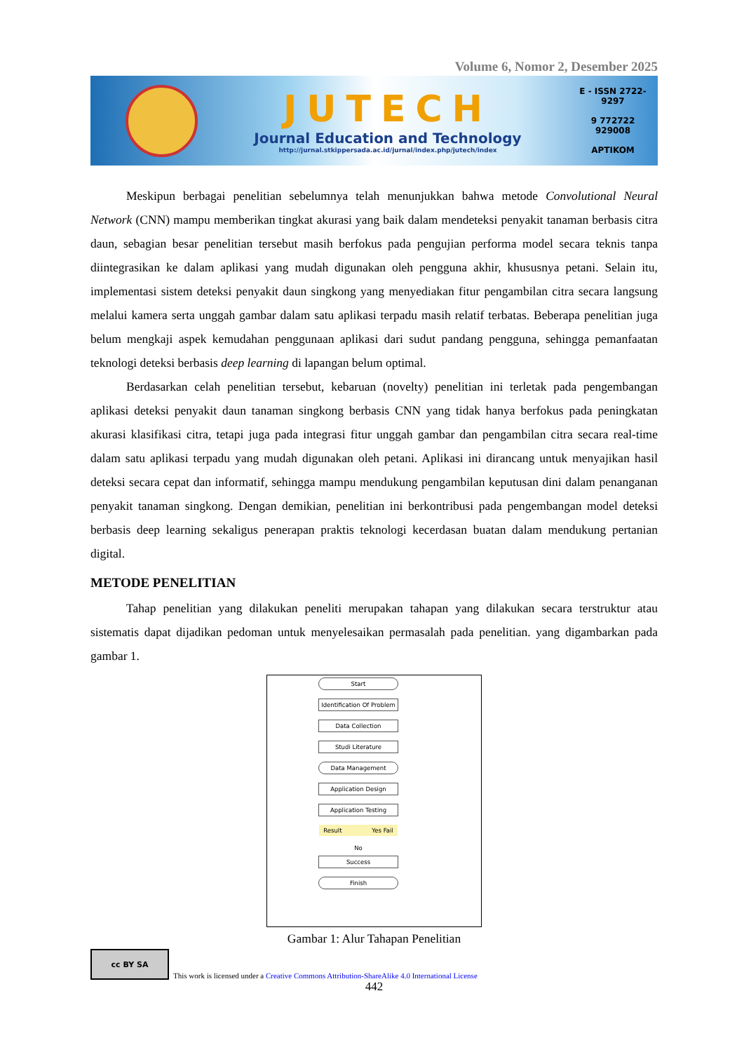Volume 6, Nomor 2, Desember 2025
JUTECH
Journal Education and Technology
http://jurnal.stkippersada.ac.id/jurnal/index.php/jutech/index
E - ISSN 2722-9297
9 772722 929008
APTIKOM
Meskipun berbagai penelitian sebelumnya telah menunjukkan bahwa metode Convolutional Neural Network (CNN) mampu memberikan tingkat akurasi yang baik dalam mendeteksi penyakit tanaman berbasis citra daun, sebagian besar penelitian tersebut masih berfokus pada pengujian performa model secara teknis tanpa diintegrasikan ke dalam aplikasi yang mudah digunakan oleh pengguna akhir, khususnya petani. Selain itu, implementasi sistem deteksi penyakit daun singkong yang menyediakan fitur pengambilan citra secara langsung melalui kamera serta unggah gambar dalam satu aplikasi terpadu masih relatif terbatas. Beberapa penelitian juga belum mengkaji aspek kemudahan penggunaan aplikasi dari sudut pandang pengguna, sehingga pemanfaatan teknologi deteksi berbasis deep learning di lapangan belum optimal.
Berdasarkan celah penelitian tersebut, kebaruan (novelty) penelitian ini terletak pada pengembangan aplikasi deteksi penyakit daun tanaman singkong berbasis CNN yang tidak hanya berfokus pada peningkatan akurasi klasifikasi citra, tetapi juga pada integrasi fitur unggah gambar dan pengambilan citra secara real-time dalam satu aplikasi terpadu yang mudah digunakan oleh petani. Aplikasi ini dirancang untuk menyajikan hasil deteksi secara cepat dan informatif, sehingga mampu mendukung pengambilan keputusan dini dalam penanganan penyakit tanaman singkong. Dengan demikian, penelitian ini berkontribusi pada pengembangan model deteksi berbasis deep learning sekaligus penerapan praktis teknologi kecerdasan buatan dalam mendukung pertanian digital.
METODE PENELITIAN
Tahap penelitian yang dilakukan peneliti merupakan tahapan yang dilakukan secara terstruktur atau sistematis dapat dijadikan pedoman untuk menyelesaikan permasalah pada penelitian. yang digambarkan pada gambar 1.
Start
Identification Of Problem
Data Collection
Studi Literature
Data Management
Application Design
Application Testing
Result Yes Fail
No
Success
Finish
Gambar 1: Alur Tahapan Penelitian
cc BY SA
This work is licensed under a Creative Commons Attribution-ShareAlike 4.0 International License
442